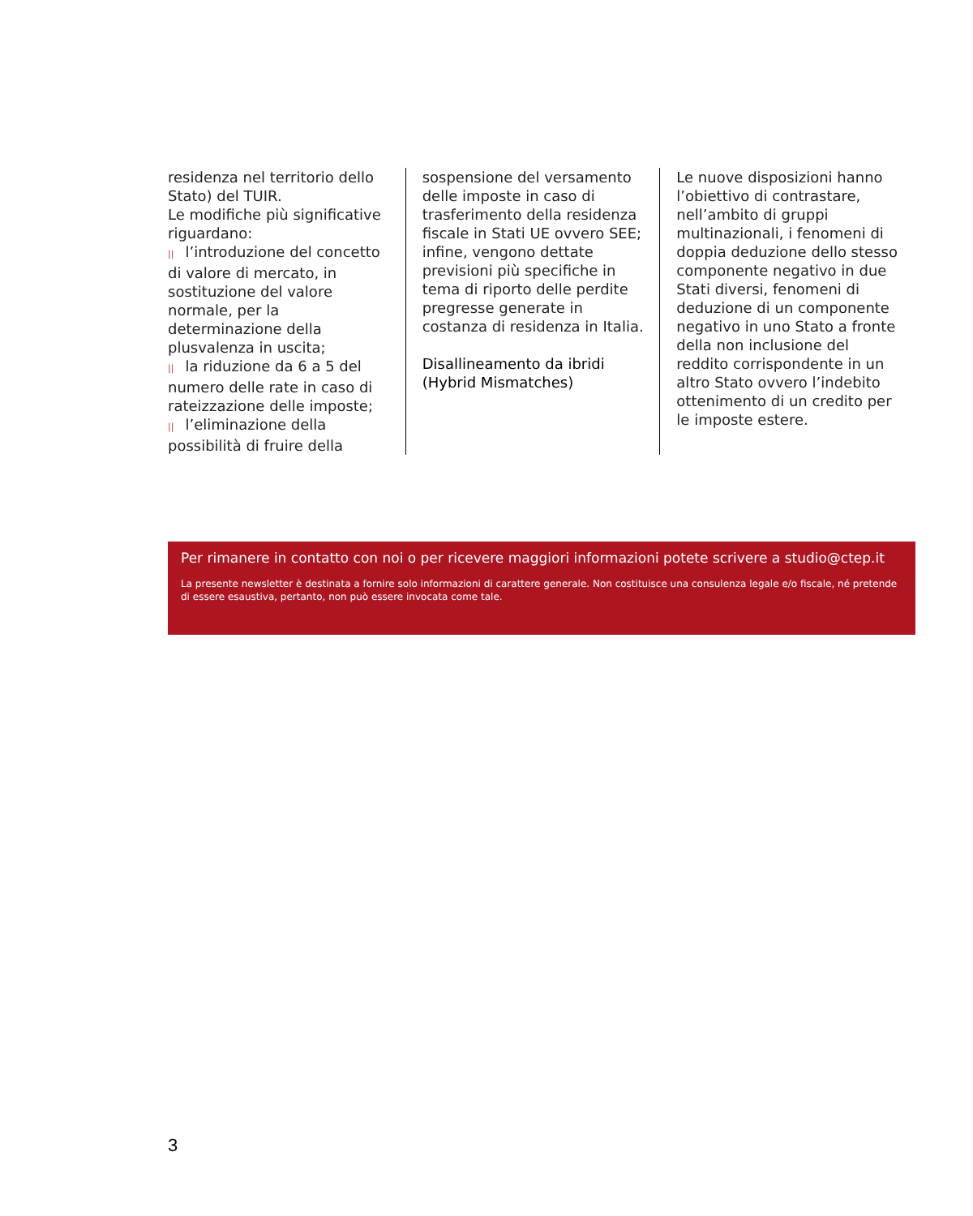residenza nel territorio dello Stato) del TUIR.
Le modifiche più significative riguardano:
|| l’introduzione del concetto di valore di mercato, in sostituzione del valore normale, per la determinazione della plusvalenza in uscita;
|| la riduzione da 6 a 5 del numero delle rate in caso di rateizzazione delle imposte;
|| l’eliminazione della possibilità di fruire della
sospensione del versamento delle imposte in caso di trasferimento della residenza fiscale in Stati UE ovvero SEE;
infine, vengono dettate previsioni più specifiche in tema di riporto delle perdite pregresse generate in costanza di residenza in Italia.
Disallineamento da ibridi (Hybrid Mismatches)
Le nuove disposizioni hanno l’obiettivo di contrastare, nell’ambito di gruppi multinazionali, i fenomeni di doppia deduzione dello stesso componente negativo in due Stati diversi, fenomeni di deduzione di un componente negativo in uno Stato a fronte della non inclusione del reddito corrispondente in un altro Stato ovvero l’indebito ottenimento di un credito per le imposte estere.
Per rimanere in contatto con noi o per ricevere maggiori informazioni potete scrivere a studio@ctep.it
La presente newsletter è destinata a fornire solo informazioni di carattere generale. Non costituisce una consulenza legale e/o fiscale, né pretende di essere esaustiva, pertanto, non può essere invocata come tale.
3